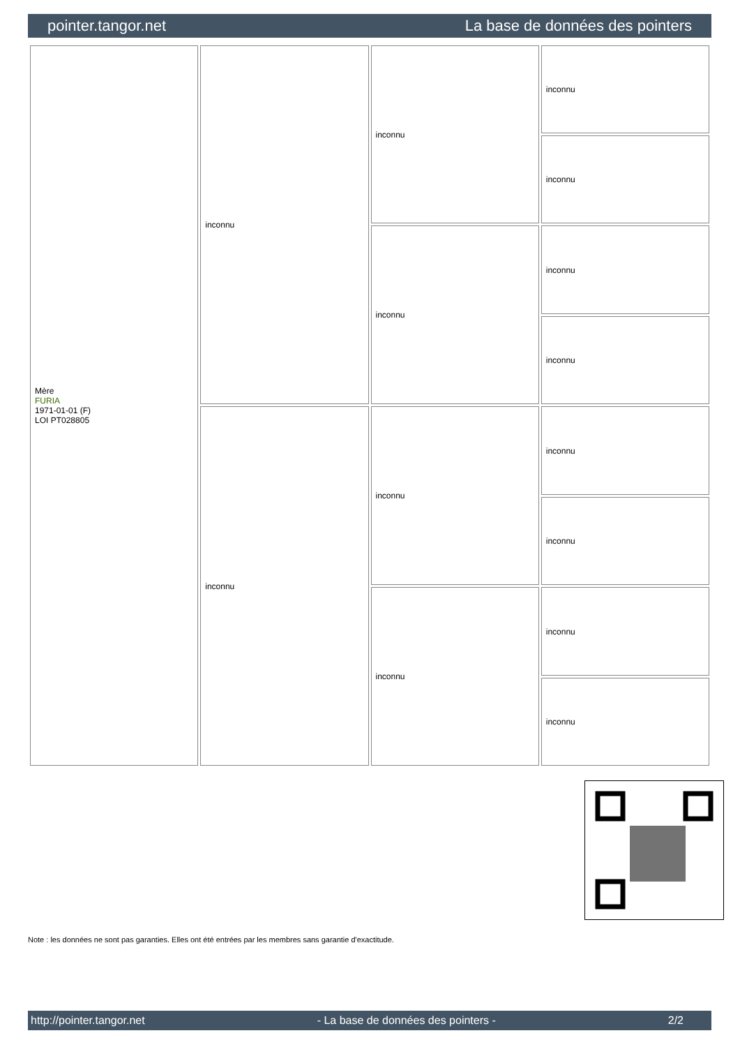pointer.tangor.net La base de données des pointers
| Mère FURIA 1971-01-01 (F) LOI PT028805 | inconnu | inconnu | inconnu |
| | | | inconnu |
| | | inconnu | inconnu |
| | | | inconnu |
| | inconnu | inconnu | inconnu |
| | | | inconnu |
| | | inconnu | inconnu |
| | | | inconnu |
Note : les données ne sont pas garanties. Elles ont été entrées par les membres sans garantie d'exactitude.
http://pointer.tangor.net - La base de données des pointers - 2/2